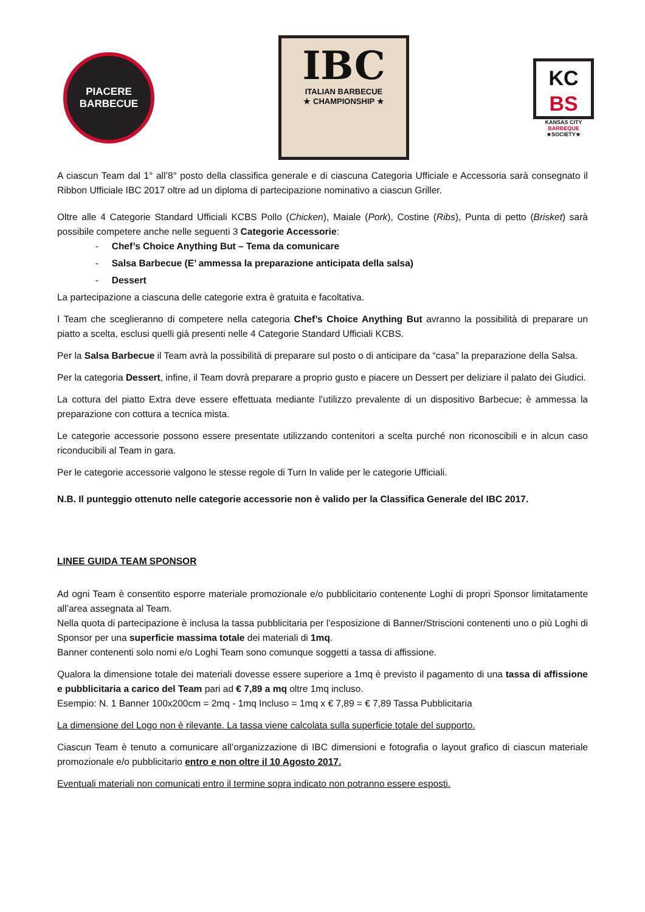PIACERE
BARBECUE
IBC
ITALIAN BARBECUE
★ CHAMPIONSHIP ★
KC
BS
KANSAS CITY
BARBEQUE
★SOCIETY★
A ciascun Team dal 1° all’8° posto della classifica generale e di ciascuna Categoria Ufficiale e Accessoria sarà consegnato il Ribbon Ufficiale IBC 2017 oltre ad un diploma di partecipazione nominativo a ciascun Griller.
Oltre alle 4 Categorie Standard Ufficiali KCBS Pollo (Chicken), Maiale (Pork), Costine (Ribs), Punta di petto (Brisket) sarà possibile competere anche nelle seguenti 3 Categorie Accessorie:
- Chef’s Choice Anything But – Tema da comunicare
- Salsa Barbecue (E’ ammessa la preparazione anticipata della salsa)
- Dessert
La partecipazione a ciascuna delle categorie extra è gratuita e facoltativa.
I Team che sceglieranno di competere nella categoria Chef’s Choice Anything But avranno la possibilità di preparare un piatto a scelta, esclusi quelli già presenti nelle 4 Categorie Standard Ufficiali KCBS.
Per la Salsa Barbecue il Team avrà la possibilità di preparare sul posto o di anticipare da “casa” la preparazione della Salsa.
Per la categoria Dessert, infine, il Team dovrà preparare a proprio gusto e piacere un Dessert per deliziare il palato dei Giudici.
La cottura del piatto Extra deve essere effettuata mediante l’utilizzo prevalente di un dispositivo Barbecue; è ammessa la preparazione con cottura a tecnica mista.
Le categorie accessorie possono essere presentate utilizzando contenitori a scelta purché non riconoscibili e in alcun caso riconducibili al Team in gara.
Per le categorie accessorie valgono le stesse regole di Turn In valide per le categorie Ufficiali.
N.B. Il punteggio ottenuto nelle categorie accessorie non è valido per la Classifica Generale del IBC 2017.
LINEE GUIDA TEAM SPONSOR
Ad ogni Team è consentito esporre materiale promozionale e/o pubblicitario contenente Loghi di propri Sponsor limitatamente all’area assegnata al Team.
Nella quota di partecipazione è inclusa la tassa pubblicitaria per l’esposizione di Banner/Striscioni contenenti uno o più Loghi di Sponsor per una superficie massima totale dei materiali di 1mq.
Banner contenenti solo nomi e/o Loghi Team sono comunque soggetti a tassa di affissione.
Qualora la dimensione totale dei materiali dovesse essere superiore a 1mq è previsto il pagamento di una tassa di affissione e pubblicitaria a carico del Team pari ad € 7,89 a mq oltre 1mq incluso.
Esempio: N. 1 Banner 100x200cm = 2mq - 1mq Incluso = 1mq x € 7,89 = € 7,89 Tassa Pubblicitaria
La dimensione del Logo non è rilevante. La tassa viene calcolata sulla superficie totale del supporto.
Ciascun Team è tenuto a comunicare all’organizzazione di IBC dimensioni e fotografia o layout grafico di ciascun materiale promozionale e/o pubblicitario entro e non oltre il 10 Agosto 2017.
Eventuali materiali non comunicati entro il termine sopra indicato non potranno essere esposti.